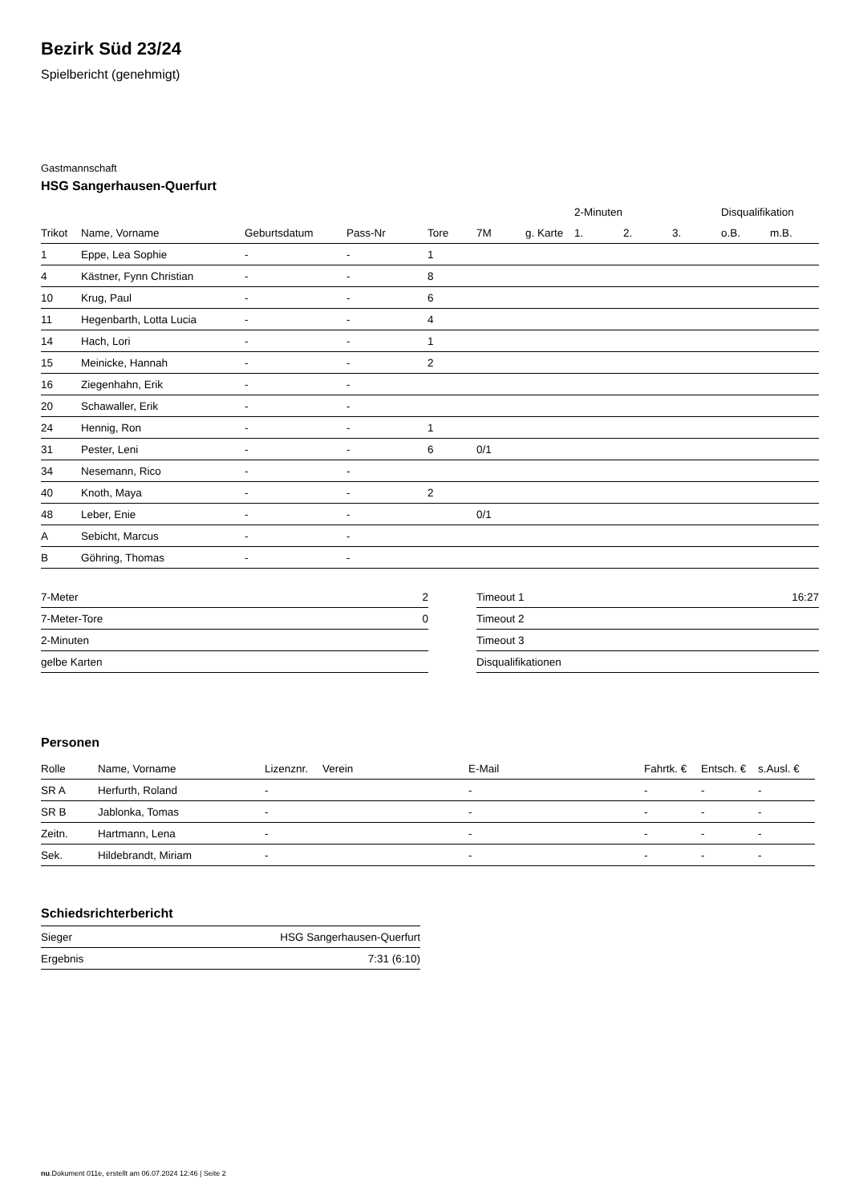Bezirk Süd 23/24
Spielbericht (genehmigt)
Gastmannschaft
HSG Sangerhausen-Querfurt
| | | | | | | | 2-Minuten | | | Disqualifikation | |
| --- | --- | --- | --- | --- | --- | --- | --- | --- | --- | --- | --- |
| Trikot | Name, Vorname | Geburtsdatum | Pass-Nr | Tore | 7M | g. Karte | 1. | 2. | 3. | o.B. | m.B. |
| 1 | Eppe, Lea Sophie | - | - | 1 | | | | | | | |
| 4 | Kästner, Fynn Christian | - | - | 8 | | | | | | | |
| 10 | Krug, Paul | - | - | 6 | | | | | | | |
| 11 | Hegenbarth, Lotta Lucia | - | - | 4 | | | | | | | |
| 14 | Hach, Lori | - | - | 1 | | | | | | | |
| 15 | Meinicke, Hannah | - | - | 2 | | | | | | | |
| 16 | Ziegenhahn, Erik | - | - | | | | | | | | |
| 20 | Schawaller, Erik | - | - | | | | | | | | |
| 24 | Hennig, Ron | - | - | 1 | | | | | | | |
| 31 | Pester, Leni | - | - | 6 | 0/1 | | | | | | |
| 34 | Nesemann, Rico | - | - | | | | | | | | |
| 40 | Knoth, Maya | - | - | 2 | | | | | | | |
| 48 | Leber, Enie | - | - | | 0/1 | | | | | | |
| A | Sebicht, Marcus | - | - | | | | | | | | |
| B | Göhring, Thomas | - | - | | | | | | | | |
| 7-Meter | 2 |
| 7-Meter-Tore | 0 |
| 2-Minuten | |
| gelbe Karten | |
| Timeout 1 | 16:27 |
| Timeout 2 | |
| Timeout 3 | |
| Disqualifikationen | |
Personen
| Rolle | Name, Vorname | Lizenznr. | Verein | E-Mail | Fahrtk. € | Entsch. € | s.Ausl. € |
| --- | --- | --- | --- | --- | --- | --- | --- |
| SR A | Herfurth, Roland | - | | - | - | - | - |
| SR B | Jablonka, Tomas | - | | - | - | - | - |
| Zeitn. | Hartmann, Lena | - | | - | - | - | - |
| Sek. | Hildebrandt, Miriam | - | | - | - | - | - |
Schiedsrichterbericht
| Sieger | HSG Sangerhausen-Querfurt |
| Ergebnis | 7:31 (6:10) |
nu.Dokument 011e, erstellt am 06.07.2024 12:46 | Seite 2